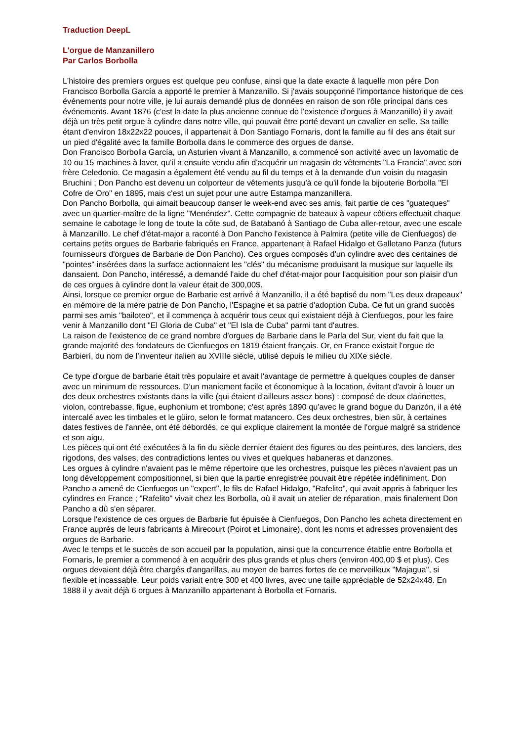Traduction DeepL
L'orgue de Manzanillero
Par Carlos Borbolla
L'histoire des premiers orgues est quelque peu confuse, ainsi que la date exacte à laquelle mon père Don Francisco Borbolla García a apporté le premier à Manzanillo. Si j'avais soupçonné l'importance historique de ces événements pour notre ville, je lui aurais demandé plus de données en raison de son rôle principal dans ces événements. Avant 1876 (c'est la date la plus ancienne connue de l'existence d'orgues à Manzanillo) il y avait déjà un très petit orgue à cylindre dans notre ville, qui pouvait être porté devant un cavalier en selle. Sa taille étant d'environ 18x22x22 pouces, il appartenait à Don Santiago Fornaris, dont la famille au fil des ans était sur un pied d'égalité avec la famille Borbolla dans le commerce des orgues de danse.
Don Francisco Borbolla García, un Asturien vivant à Manzanillo, a commencé son activité avec un lavomatic de 10 ou 15 machines à laver, qu'il a ensuite vendu afin d'acquérir un magasin de vêtements "La Francia" avec son frère Celedonio. Ce magasin a également été vendu au fil du temps et à la demande d'un voisin du magasin Bruchini ; Don Pancho est devenu un colporteur de vêtements jusqu'à ce qu'il fonde la bijouterie Borbolla "El Cofre de Oro" en 1895, mais c'est un sujet pour une autre Estampa manzanillera.
Don Pancho Borbolla, qui aimait beaucoup danser le week-end avec ses amis, fait partie de ces "guateques" avec un quartier-maître de la ligne "Menéndez". Cette compagnie de bateaux à vapeur côtiers effectuait chaque semaine le cabotage le long de toute la côte sud, de Batabanó à Santiago de Cuba aller-retour, avec une escale à Manzanillo. Le chef d'état-major a raconté à Don Pancho l'existence à Palmira (petite ville de Cienfuegos) de certains petits orgues de Barbarie fabriqués en France, appartenant à Rafael Hidalgo et Galletano Panza (futurs fournisseurs d'orgues de Barbarie de Don Pancho). Ces orgues composés d'un cylindre avec des centaines de "pointes" insérées dans la surface actionnaient les "clés" du mécanisme produisant la musique sur laquelle ils dansaient. Don Pancho, intéressé, a demandé l'aide du chef d'état-major pour l'acquisition pour son plaisir d'un de ces orgues à cylindre dont la valeur était de 300,00$.
Ainsi, lorsque ce premier orgue de Barbarie est arrivé à Manzanillo, il a été baptisé du nom "Les deux drapeaux" en mémoire de la mère patrie de Don Pancho, l'Espagne et sa patrie d'adoption Cuba. Ce fut un grand succès parmi ses amis "bailoteo", et il commença à acquérir tous ceux qui existaient déjà à Cienfuegos, pour les faire venir à Manzanillo dont "El Gloria de Cuba" et "El Isla de Cuba" parmi tant d'autres.
La raison de l'existence de ce grand nombre d'orgues de Barbarie dans le Parla del Sur, vient du fait que la grande majorité des fondateurs de Cienfuegos en 1819 étaient français. Or, en France existait l'orgue de Barbierí, du nom de l’inventeur italien au XVIIIe siècle, utilisé depuis le milieu du XIXe siècle.
Ce type d'orgue de barbarie était très populaire et avait l'avantage de permettre à quelques couples de danser avec un minimum de ressources. D’un maniement facile et économique à la location, évitant d'avoir à louer un des deux orchestres existants dans la ville (qui étaient d'ailleurs assez bons) : composé de deux clarinettes, violon, contrebasse, figue, euphonium et trombone; c'est après 1890 qu'avec le grand bogue du Danzón, il a été intercalé avec les timbales et le güiro, selon le format matancero. Ces deux orchestres, bien sûr, à certaines dates festives de l'année, ont été débordés, ce qui explique clairement la montée de l'orgue malgré sa stridence et son aigu.
Les pièces qui ont été exécutées à la fin du siècle dernier étaient des figures ou des peintures, des lanciers, des rigodons, des valses, des contradictions lentes ou vives et quelques habaneras et danzones.
Les orgues à cylindre n'avaient pas le même répertoire que les orchestres, puisque les pièces n'avaient pas un long développement compositionnel, si bien que la partie enregistrée pouvait être répétée indéfiniment. Don Pancho a amené de Cienfuegos un "expert", le fils de Rafael Hidalgo, "Rafelito", qui avait appris à fabriquer les cylindres en France ; "Rafelito" vivait chez les Borbolla, où il avait un atelier de réparation, mais finalement Don Pancho a dû s'en séparer.
Lorsque l'existence de ces orgues de Barbarie fut épuisée à Cienfuegos, Don Pancho les acheta directement en France auprès de leurs fabricants à Mirecourt (Poirot et Limonaire), dont les noms et adresses provenaient des orgues de Barbarie.
Avec le temps et le succès de son accueil par la population, ainsi que la concurrence établie entre Borbolla et Fornaris, le premier a commencé à en acquérir des plus grands et plus chers (environ 400,00 $ et plus). Ces orgues devaient déjà être chargés d'angarillas, au moyen de barres fortes de ce merveilleux "Majagua", si flexible et incassable. Leur poids variait entre 300 et 400 livres, avec une taille appréciable de 52x24x48. En 1888 il y avait déjà 6 orgues à Manzanillo appartenant à Borbolla et Fornaris.